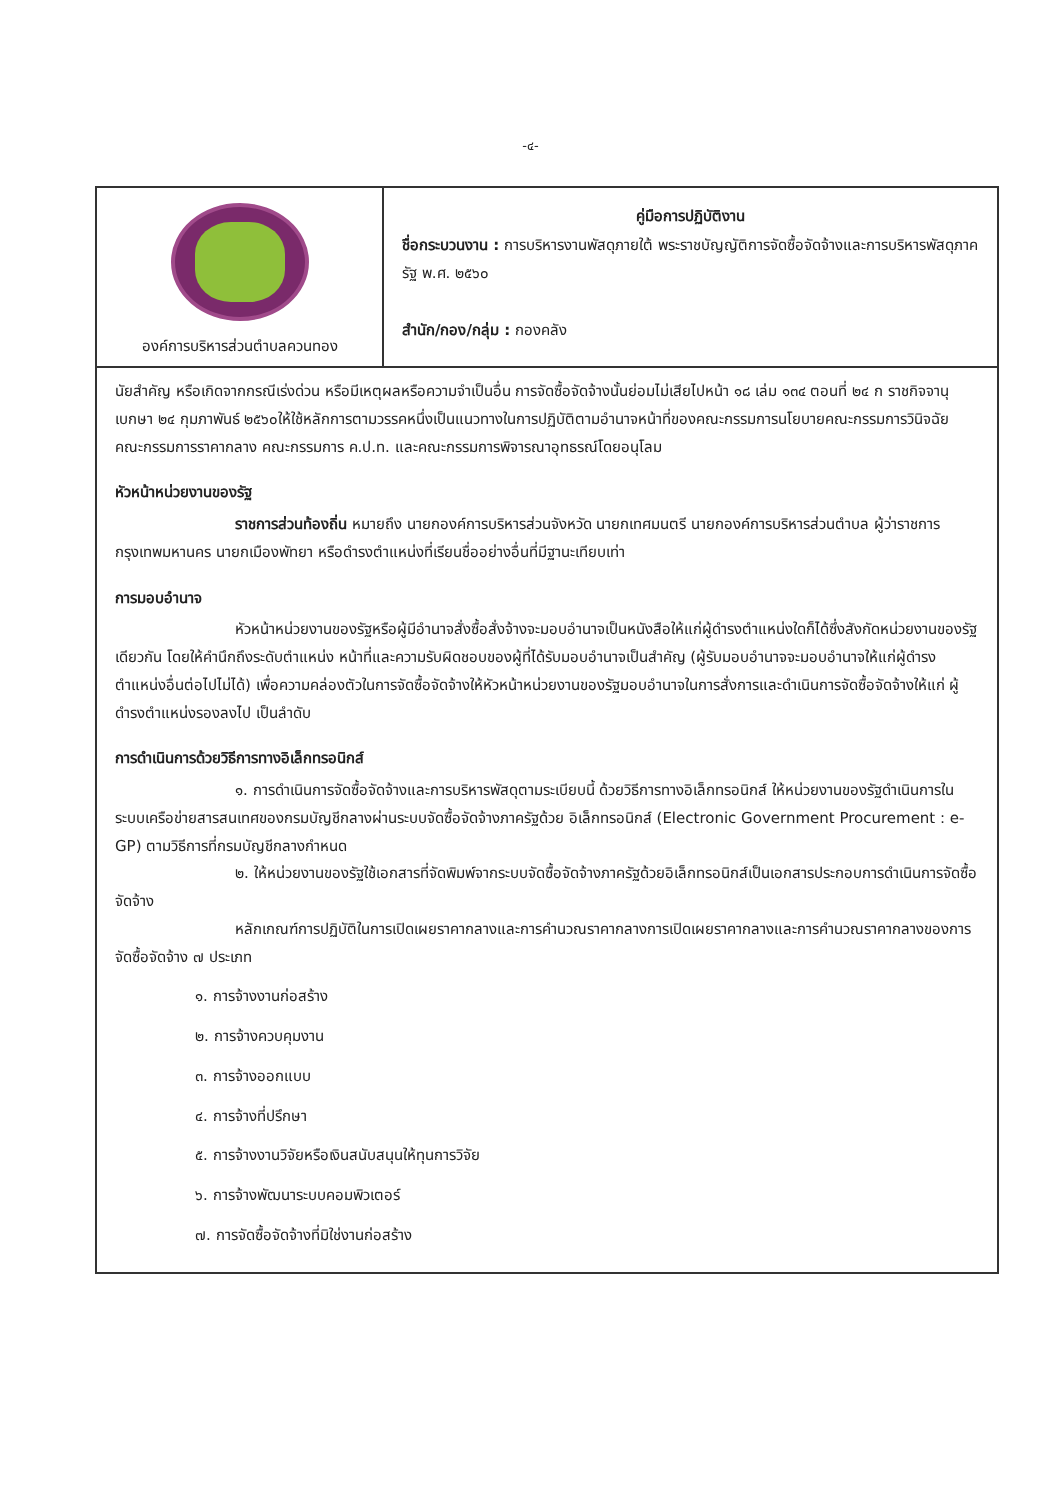-๔-
| องค์การบริหารส่วนตำบลควนทอง | คู่มือการปฏิบัติงาน ชื่อกระบวนงาน : การบริหารงานพัสดุภายใต้ พระราชบัญญัติการจัดซื้อจัดจ้างและการบริหารพัสดุภาครัฐ พ.ศ. ๒๕๖๐ สำนัก/กอง/กลุ่ม : กองคลัง |
นัยสำคัญ หรือเกิดจากกรณีเร่งด่วน หรือมีเหตุผลหรือความจำเป็นอื่น การจัดซื้อจัดจ้างนั้นย่อมไม่เสียไปหน้า ๑๘ เล่ม ๑๓๔ ตอนที่ ๒๔ ก ราชกิจจานุเบกษา ๒๔ กุมภาพันธ์ ๒๕๖๐ให้ใช้หลักการตามวรรคหนึ่งเป็นแนวทางในการปฏิบัติตามอำนาจหน้าที่ของคณะกรรมการนโยบายคณะกรรมการวินิจฉัย คณะกรรมการราคากลาง คณะกรรมการ ค.ป.ท. และคณะกรรมการพิจารณาอุทธรณ์โดยอนุโลม
หัวหน้าหน่วยงานของรัฐ
ราชการส่วนท้องถิ่น หมายถึง นายกองค์การบริหารส่วนจังหวัด นายกเทศมนตรี นายกองค์การบริหารส่วนตำบล ผู้ว่าราชการกรุงเทพมหานคร นายกเมืองพัทยา หรือดำรงตำแหน่งที่เรียนชื่ออย่างอื่นที่มีฐานะเทียบเท่า
การมอบอำนาจ
หัวหน้าหน่วยงานของรัฐหรือผู้มีอำนาจสั่งซื้อสั่งจ้างจะมอบอำนาจเป็นหนังสือให้แก่ผู้ดำรงตำแหน่งใดก็ได้ซึ่งสังกัดหน่วยงานของรัฐเดียวกัน โดยให้คำนึกถึงระดับตำแหน่ง หน้าที่และความรับผิดชอบของผู้ที่ได้รับมอบอำนาจเป็นสำคัญ (ผู้รับมอบอำนาจจะมอบอำนาจให้แก่ผู้ดำรงตำแหน่งอื่นต่อไปไม่ได้) เพื่อความคล่องตัวในการจัดซื้อจัดจ้างให้หัวหน้าหน่วยงานของรัฐมอบอำนาจในการสั่งการและดำเนินการจัดซื้อจัดจ้างให้แก่ ผู้ดำรงตำแหน่งรองลงไป เป็นลำดับ
การดำเนินการด้วยวิธีการทางอิเล็กทรอนิกส์
๑. การดำเนินการจัดซื้อจัดจ้างและการบริหารพัสดุตามระเบียบนี้ ด้วยวิธีการทางอิเล็กทรอนิกส์ ให้หน่วยงานของรัฐดำเนินการในระบบเครือข่ายสารสนเทศของกรมบัญชีกลางผ่านระบบจัดซื้อจัดจ้างภาครัฐด้วย อิเล็กทรอนิกส์ (Electronic Government Procurement : e-GP) ตามวิธีการที่กรมบัญชีกลางกำหนด
๒. ให้หน่วยงานของรัฐใช้เอกสารที่จัดพิมพ์จากระบบจัดซื้อจัดจ้างภาครัฐด้วยอิเล็กทรอนิกส์เป็นเอกสารประกอบการดำเนินการจัดซื้อจัดจ้าง
หลักเกณฑ์การปฏิบัติในการเปิดเผยราคากลางและการคำนวณราคากลางการเปิดเผยราคากลางและการคำนวณราคากลางของการจัดซื้อจัดจ้าง ๗ ประเภท
๑. การจ้างงานก่อสร้าง
๒. การจ้างควบคุมงาน
๓. การจ้างออกแบบ
๔. การจ้างที่ปรึกษา
๕. การจ้างงานวิจัยหรือเงินสนับสนุนให้ทุนการวิจัย
๖. การจ้างพัฒนาระบบคอมพิวเตอร์
๗. การจัดซื้อจัดจ้างที่มิใช่งานก่อสร้าง